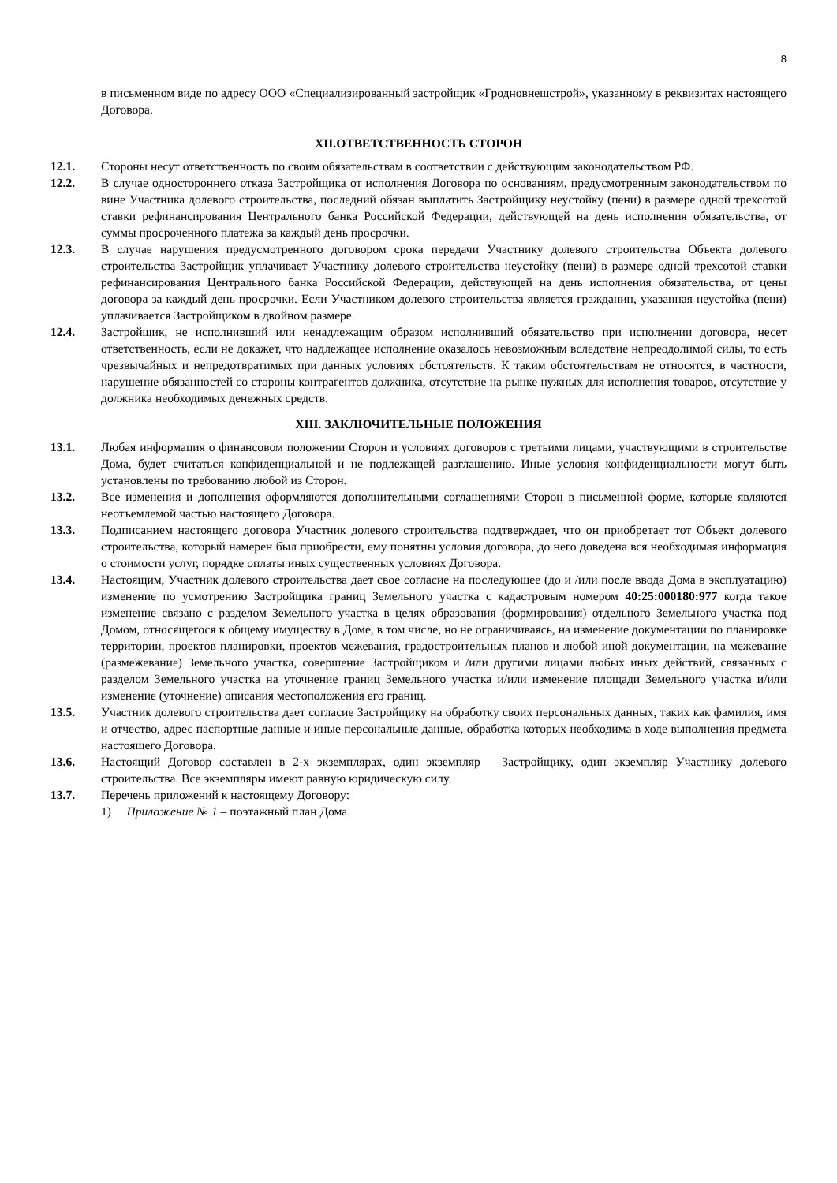8
в письменном виде по адресу ООО «Специализированный застройщик «Гродновнешстрой», указанному в реквизитах настоящего Договора.
XII.ОТВЕТСТВЕННОСТЬ СТОРОН
12.1. Стороны несут ответственность по своим обязательствам в соответствии с действующим законодательством РФ.
12.2. В случае одностороннего отказа Застройщика от исполнения Договора по основаниям, предусмотренным законодательством по вине Участника долевого строительства, последний обязан выплатить Застройщику неустойку (пени) в размере одной трехсотой ставки рефинансирования Центрального банка Российской Федерации, действующей на день исполнения обязательства, от суммы просроченного платежа за каждый день просрочки.
12.3. В случае нарушения предусмотренного договором срока передачи Участнику долевого строительства Объекта долевого строительства Застройщик уплачивает Участнику долевого строительства неустойку (пени) в размере одной трехсотой ставки рефинансирования Центрального банка Российской Федерации, действующей на день исполнения обязательства, от цены договора за каждый день просрочки. Если Участником долевого строительства является гражданин, указанная неустойка (пени) уплачивается Застройщиком в двойном размере.
12.4. Застройщик, не исполнивший или ненадлежащим образом исполнивший обязательство при исполнении договора, несет ответственность, если не докажет, что надлежащее исполнение оказалось невозможным вследствие непреодолимой силы, то есть чрезвычайных и непредотвратимых при данных условиях обстоятельств. К таким обстоятельствам не относятся, в частности, нарушение обязанностей со стороны контрагентов должника, отсутствие на рынке нужных для исполнения товаров, отсутствие у должника необходимых денежных средств.
XIII. ЗАКЛЮЧИТЕЛЬНЫЕ ПОЛОЖЕНИЯ
13.1. Любая информация о финансовом положении Сторон и условиях договоров с третьими лицами, участвующими в строительстве Дома, будет считаться конфиденциальной и не подлежащей разглашению. Иные условия конфиденциальности могут быть установлены по требованию любой из Сторон.
13.2. Все изменения и дополнения оформляются дополнительными соглашениями Сторон в письменной форме, которые являются неотъемлемой частью настоящего Договора.
13.3. Подписанием настоящего договора Участник долевого строительства подтверждает, что он приобретает тот Объект долевого строительства, который намерен был приобрести, ему понятны условия договора, до него доведена вся необходимая информация о стоимости услуг, порядке оплаты иных существенных условиях Договора.
13.4. Настоящим, Участник долевого строительства дает свое согласие на последующее (до и /или после ввода Дома в эксплуатацию) изменение по усмотрению Застройщика границ Земельного участка с кадастровым номером 40:25:000180:977 когда такое изменение связано с разделом Земельного участка в целях образования (формирования) отдельного Земельного участка под Домом, относящегося к общему имуществу в Доме, в том числе, но не ограничиваясь, на изменение документации по планировке территории, проектов планировки, проектов межевания, градостроительных планов и любой иной документации, на межевание (размежевание) Земельного участка, совершение Застройщиком и /или другими лицами любых иных действий, связанных с разделом Земельного участка на уточнение границ Земельного участка и/или изменение площади Земельного участка и/или изменение (уточнение) описания местоположения его границ.
13.5. Участник долевого строительства дает согласие Застройщику на обработку своих персональных данных, таких как фамилия, имя и отчество, адрес паспортные данные и иные персональные данные, обработка которых необходима в ходе выполнения предмета настоящего Договора.
13.6. Настоящий Договор составлен в 2-х экземплярах, один экземпляр – Застройщику, один экземпляр Участнику долевого строительства. Все экземпляры имеют равную юридическую силу.
13.7. Перечень приложений к настоящему Договору:
1) Приложение № 1 – поэтажный план Дома.